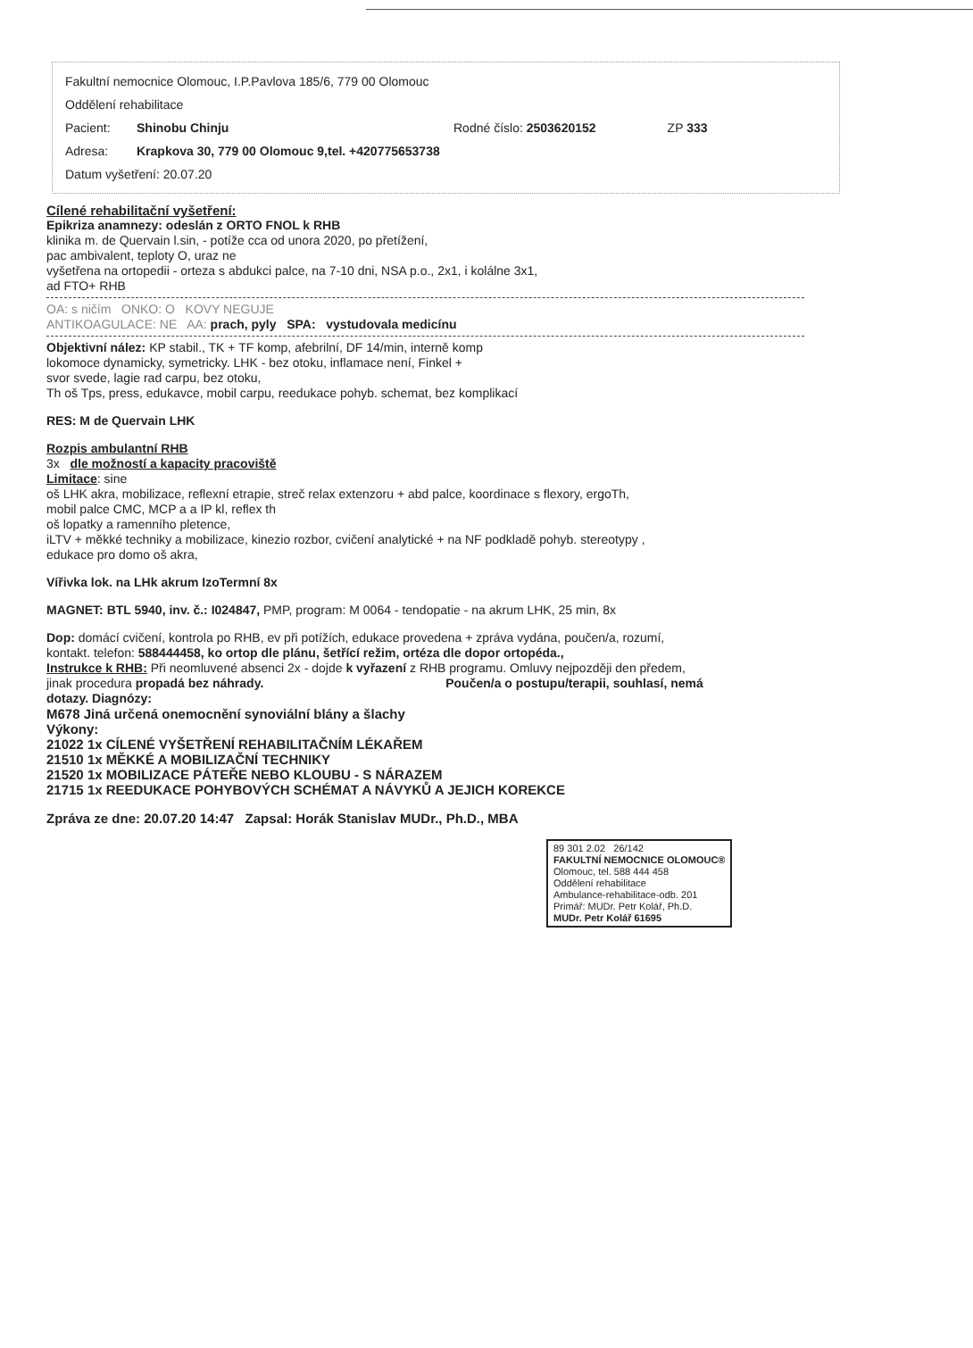Fakultní nemocnice Olomouc, I.P.Pavlova 185/6, 779 00 Olomouc
Oddělení rehabilitace
Pacient: Shinobu Chinju Rodné číslo: 2503620152 ZP 333
Adresa: Krapkova 30, 779 00 Olomouc 9,tel. +420775653738
Datum vyšetření: 20.07.20
Cílené rehabilitační vyšetření:
Epikriza anamnezy: odeslán z ORTO FNOL k RHB
klinika m. de Quervain l.sin, - potíže cca od unora 2020, po přetížení,
pac ambivalent, teploty O, uraz ne
vyšetřena na ortopedii - orteza s abdukci palce, na 7-10 dni, NSA p.o., 2x1, i kolálne 3x1,
ad FTO+ RHB
OA: s ničím ONKO: O KOVY NEGUJE
ANTIKOAGULACE: NE AA: prach, pyly SPA: vystudovala medicínu
Objektivní nález: KP stabil., TK + TF komp, afebrilní, DF 14/min, interně komp
lokomoce dynamicky, symetricky. LHK - bez otoku, inflamace není, Finkel +
svor svede, lagie rad carpu, bez otoku,
Th oš Tps, press, edukavce, mobil carpu, reedukace pohyb. schemat, bez komplikací
RES: M de Quervain LHK
Rozpis ambulantní RHB
3x dle možností a kapacity pracoviště
Limitace: sine
oš LHK akra, mobilizace, reflexní etrapie, streč relax extenzoru + abd palce, koordinace s flexory, ergoTh,
mobil palce CMC, MCP a a IP kl, reflex th
oš lopatky a ramenního pletence,
iLTV + měkké techniky a mobilizace, kinezio rozbor, cvičení analytické + na NF podkladě pohyb. stereotypy ,
edukace pro domo oš akra,
Vířivka lok. na LHk akrum IzoTermní 8x
MAGNET: BTL 5940, inv. č.: I024847, PMP, program: M 0064 - tendopatie - na akrum LHK, 25 min, 8x
Dop: domácí cvičení, kontrola po RHB, ev při potížích, edukace provedena + zpráva vydána, poučen/a, rozumí,
kontakt. telefon: 588444458, ko ortop dle plánu, šetřící režim, ortéza dle dopor ortopéda.,
Instrukce k RHB: Při neomluvené absenci 2x - dojde k vyřazení z RHB programu. Omluvy nejpozději den předem,
jinak procedura propadá bez náhrady. Poučen/a o postupu/terapii, souhlasí, nemá
dotazy. Diagnózy:
M678 Jiná určená onemocnění synoviální blány a šlachy
Výkony:
21022 1x CÍLENÉ VYŠETŘENÍ REHABILITAČNÍM LÉKAŘEM
21510 1x MĚKKÉ A MOBILIZAČNÍ TECHNIKY
21520 1x MOBILIZACE PÁTEŘE NEBO KLOUBU - S NÁRAZEM
21715 1x REEDUKACE POHYBOVÝCH SCHÉMAT A NÁVYKŮ A JEJICH KOREKCE
Zpráva ze dne: 20.07.20 14:47 Zapsal: Horák Stanislav MUDr., Ph.D., MBA
89 301 2.02 26/142
FAKULTNÍ NEMOCNICE OLOMOUC®
Olomouc, tel. 588 444 458
Oddělení rehabilitace
Ambulance-rehabilitace-odb. 201
Primář: MUDr. Petr Kolář, Ph.D.
MUDr. Petr Kolář 61695